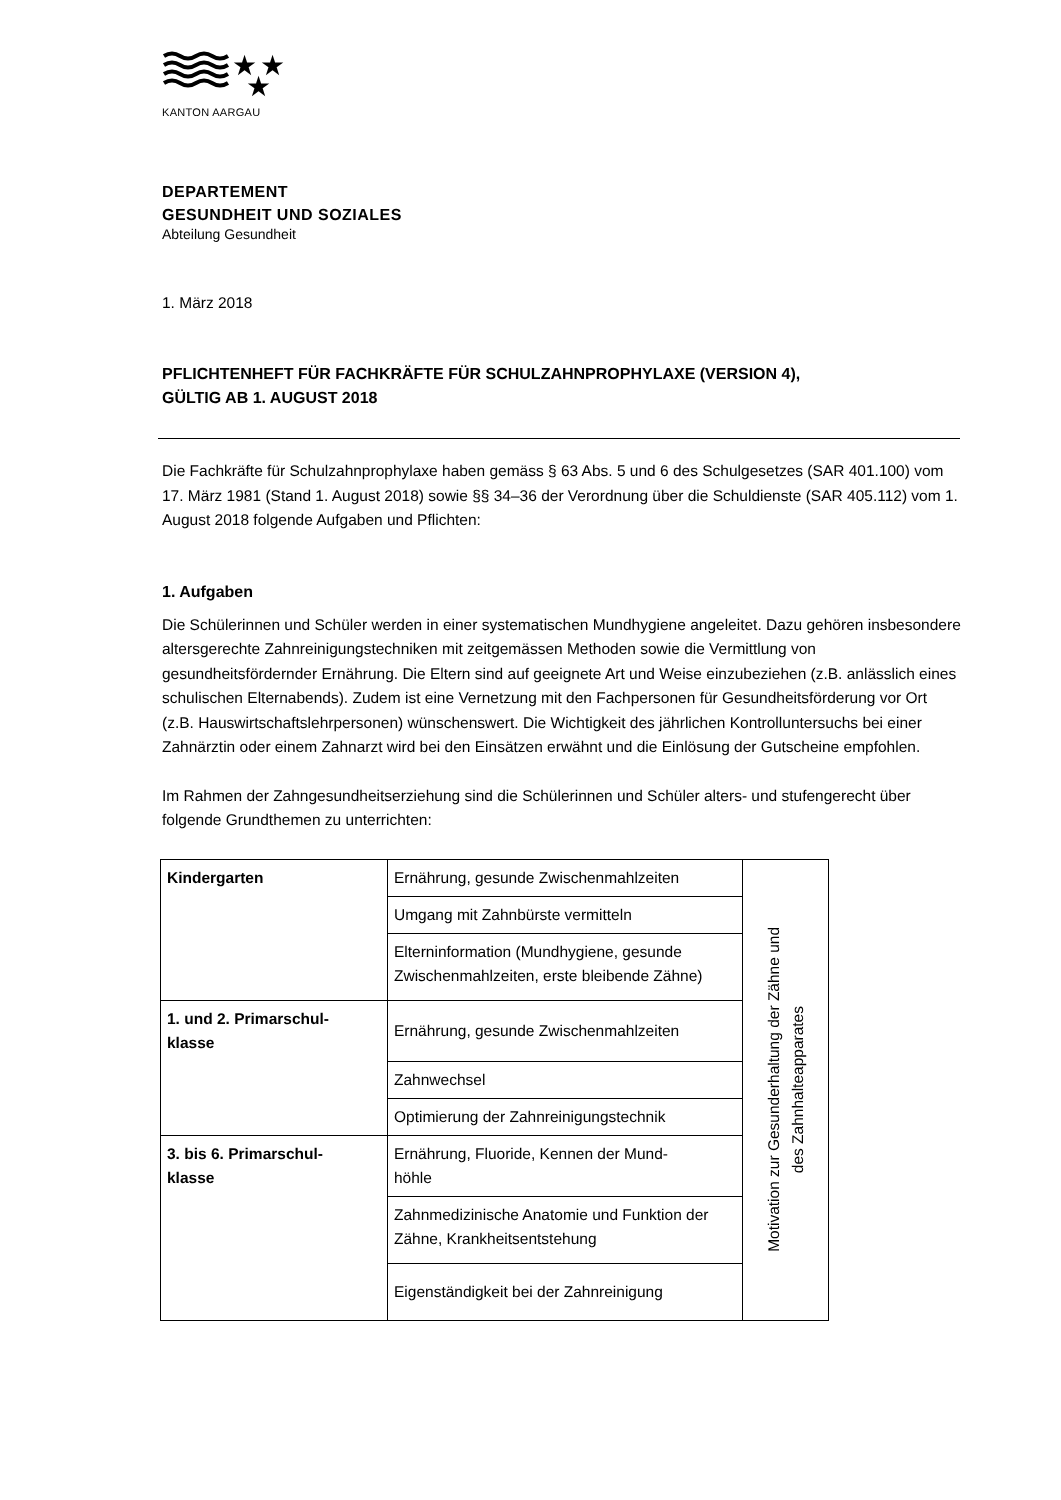★
★
★
KANTON AARGAU
DEPARTEMENT
GESUNDHEIT UND SOZIALES
Abteilung Gesundheit
1. März 2018
PFLICHTENHEFT FÜR FACHKRÄFTE FÜR SCHULZAHNPROPHYLAXE (VERSION 4),
GÜLTIG AB 1. AUGUST 2018
Die Fachkräfte für Schulzahnprophylaxe haben gemäss § 63 Abs. 5 und 6 des Schulgesetzes (SAR 401.100) vom 17. März 1981 (Stand 1. August 2018) sowie §§ 34–36 der Verordnung über die Schuldienste (SAR 405.112) vom 1. August 2018 folgende Aufgaben und Pflichten:
1. Aufgaben
Die Schülerinnen und Schüler werden in einer systematischen Mundhygiene angeleitet. Dazu gehören insbesondere altersgerechte Zahnreinigungstechniken mit zeitgemässen Methoden sowie die Vermittlung von gesundheitsfördernder Ernährung. Die Eltern sind auf geeignete Art und Weise einzubeziehen (z.B. anlässlich eines schulischen Elternabends). Zudem ist eine Vernetzung mit den Fachpersonen für Gesundheitsförderung vor Ort (z.B. Hauswirtschaftslehrpersonen) wünschenswert. Die Wichtigkeit des jährlichen Kontrolluntersuchs bei einer Zahnärztin oder einem Zahnarzt wird bei den Einsätzen erwähnt und die Einlösung der Gutscheine empfohlen.
Im Rahmen der Zahngesundheitserziehung sind die Schülerinnen und Schüler alters- und stufengerecht über folgende Grundthemen zu unterrichten:
| Kindergarten | Ernährung, gesunde Zwischenmahlzeiten | Motivation zur Gesunderhaltung der Zähne und des Zahnhalteapparates |
| | Umgang mit Zahnbürste vermitteln | |
| | Elterninformation (Mundhygiene, gesunde Zwischenmahlzeiten, erste bleibende Zähne) | |
| 1. und 2. Primarschul- klasse | Ernährung, gesunde Zwischenmahlzeiten | |
| | Zahnwechsel | |
| | Optimierung der Zahnreinigungstechnik | |
| 3. bis 6. Primarschul- klasse | Ernährung, Fluoride, Kennen der Mund- höhle | |
| | Zahnmedizinische Anatomie und Funktion der Zähne, Krankheitsentstehung | |
| | Eigenständigkeit bei der Zahnreinigung | |